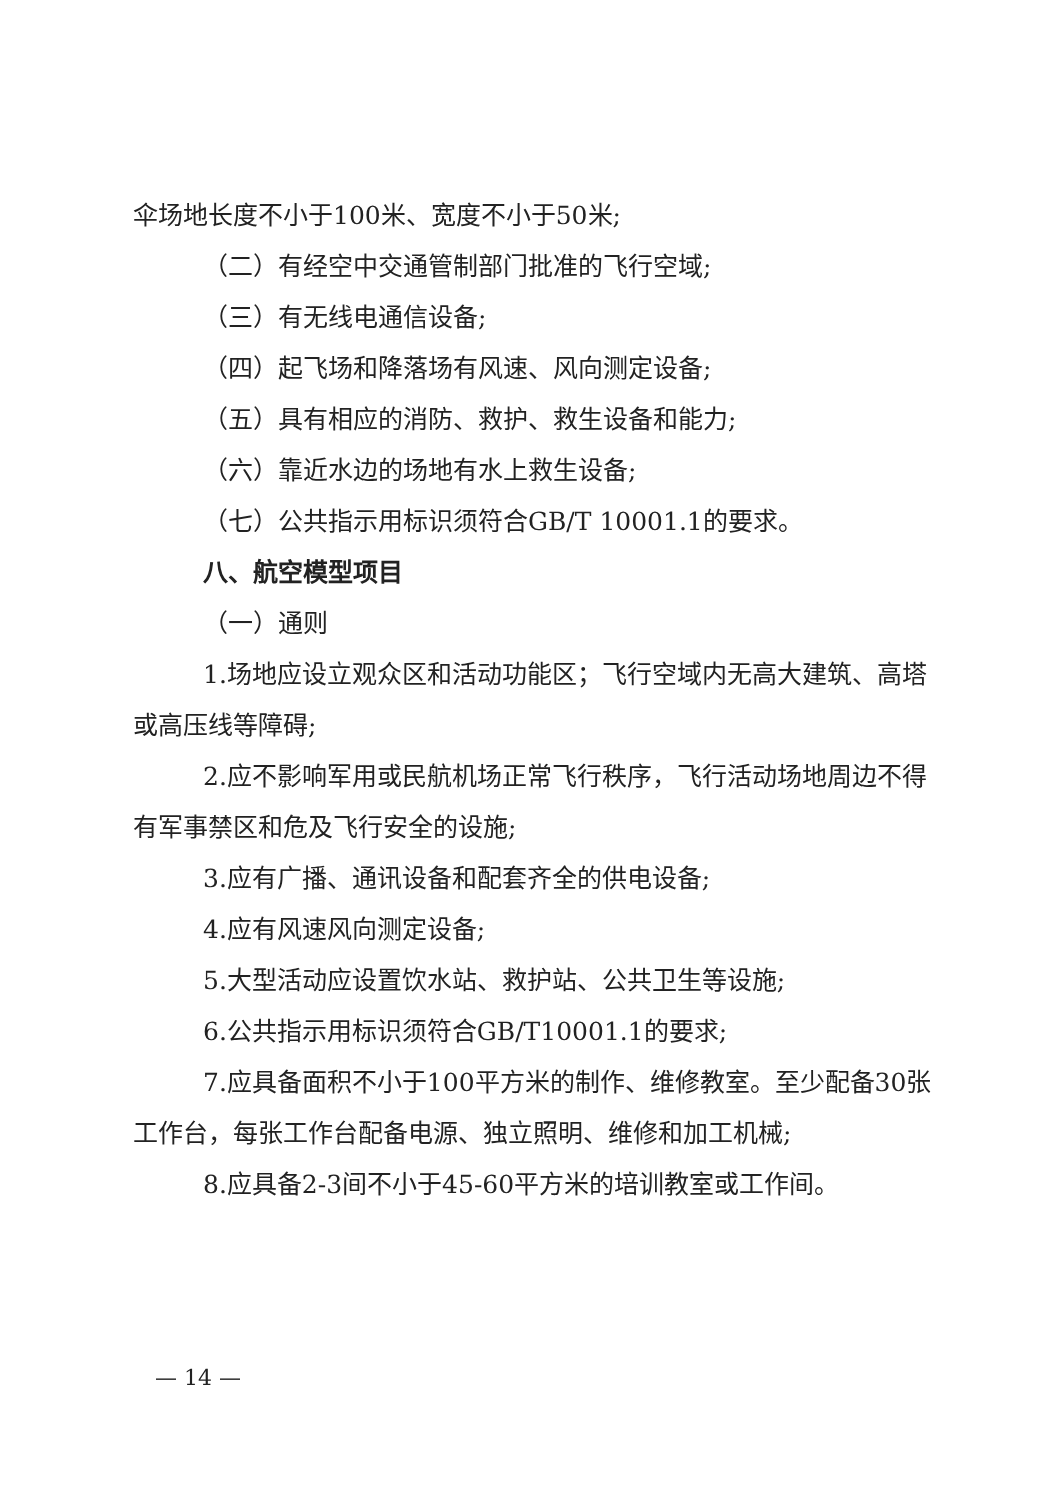伞场地长度不小于100米、宽度不小于50米;
（二）有经空中交通管制部门批准的飞行空域;
（三）有无线电通信设备;
（四）起飞场和降落场有风速、风向测定设备;
（五）具有相应的消防、救护、救生设备和能力;
（六）靠近水边的场地有水上救生设备;
（七）公共指示用标识须符合GB/T 10001.1的要求。
八、航空模型项目
（一）通则
1.场地应设立观众区和活动功能区；飞行空域内无高大建筑、高塔或高压线等障碍;
2.应不影响军用或民航机场正常飞行秩序，飞行活动场地周边不得有军事禁区和危及飞行安全的设施;
3.应有广播、通讯设备和配套齐全的供电设备;
4.应有风速风向测定设备;
5.大型活动应设置饮水站、救护站、公共卫生等设施;
6.公共指示用标识须符合GB/T10001.1的要求;
7.应具备面积不小于100平方米的制作、维修教室。至少配备30张工作台，每张工作台配备电源、独立照明、维修和加工机械;
8.应具备2-3间不小于45-60平方米的培训教室或工作间。
— 14 —